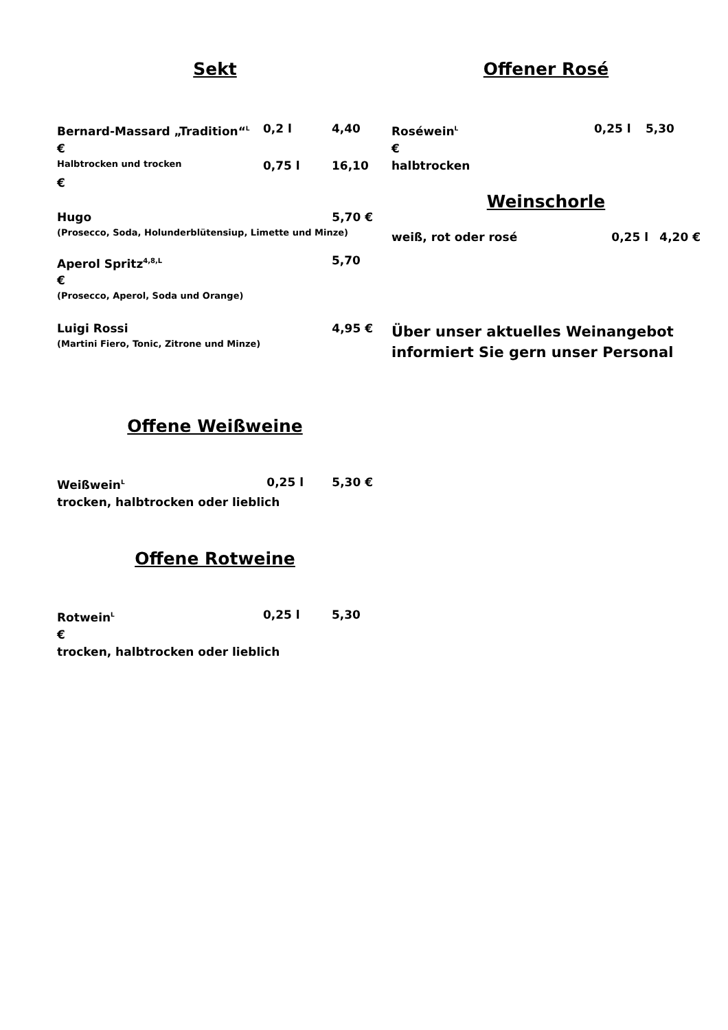Sekt
Bernard-Massard „Tradition“<sup>L</sup> 0,2 l 4,40
€
Halbtrocken und trocken 0,75 l 16,10
€
Hugo 5,70 €
(Prosecco, Soda, Holunderblütensiup, Limette und Minze)
Aperol Spritz<sup>4,8,L</sup> 5,70
€
(Prosecco, Aperol, Soda und Orange)
Luigi Rossi 4,95 €
(Martini Fiero, Tonic, Zitrone und Minze)
Offene Weißweine
Weißwein<sup>L</sup> 0,25 l 5,30 €
trocken, halbtrocken oder lieblich
Offene Rotweine
Rotwein<sup>L</sup> 0,25 l 5,30
€
trocken, halbtrocken oder lieblich
Offener Rosé
Roséwein<sup>L</sup> 0,25 l 5,30
€
halbtrocken
Weinschorle
weiß, rot oder rosé 0,25 l 4,20 €
Über unser aktuelles Weinangebot
informiert Sie gern unser Personal